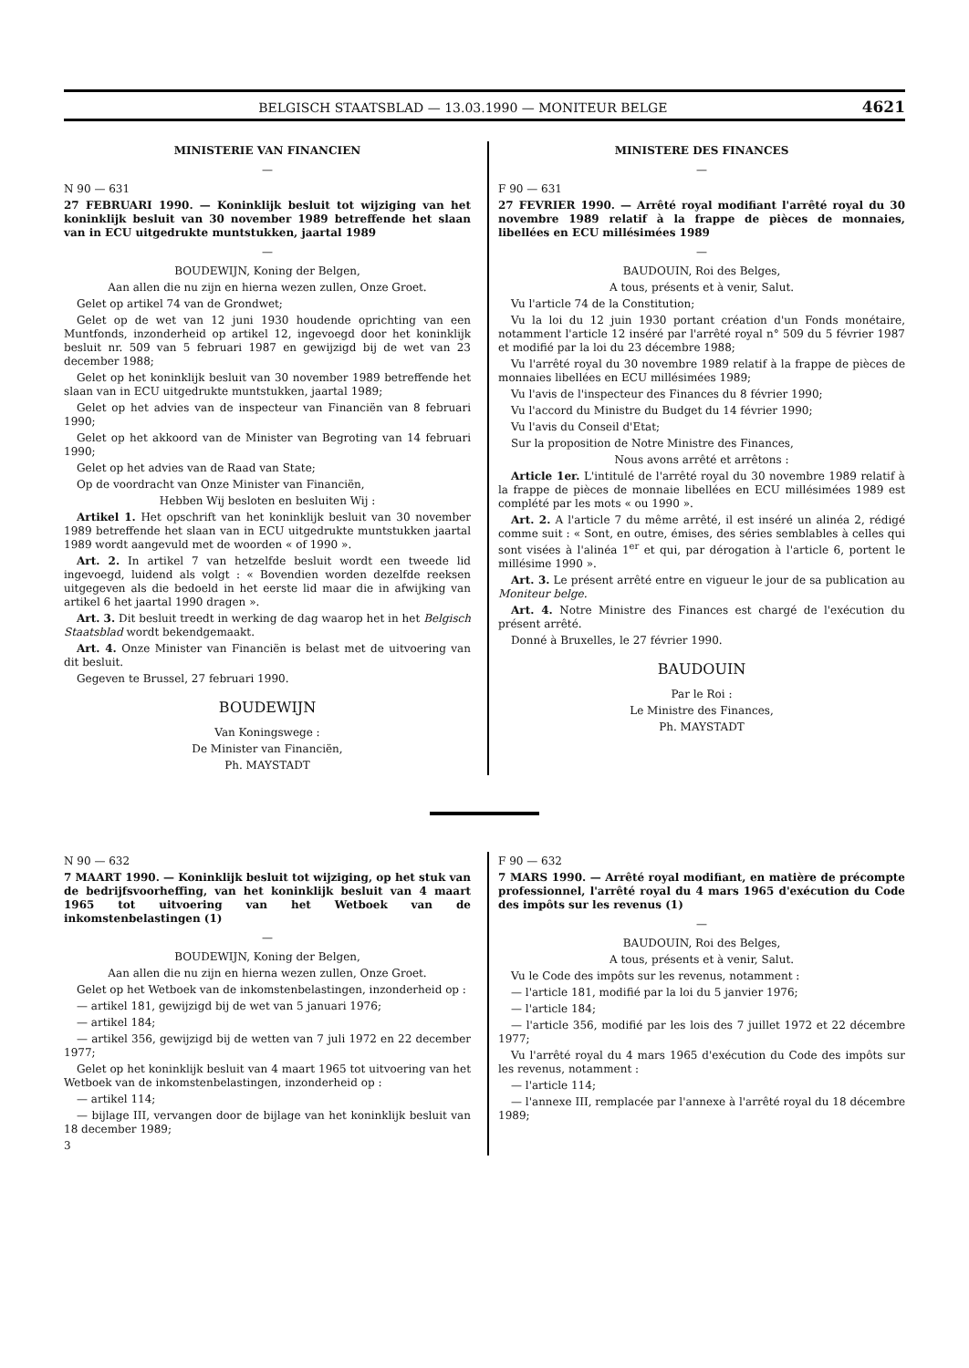BELGISCH STAATSBLAD — 13.03.1990 — MONITEUR BELGE 4621
MINISTERIE VAN FINANCIEN
—
N 90 — 631
27 FEBRUARI 1990. — Koninklijk besluit tot wijziging van het koninklijk besluit van 30 november 1989 betreffende het slaan van in ECU uitgedrukte muntstukken, jaartal 1989
—
BOUDEWIJN, Koning der Belgen,
Aan allen die nu zijn en hierna wezen zullen, Onze Groet.
Gelet op artikel 74 van de Grondwet;
Gelet op de wet van 12 juni 1930 houdende oprichting van een Muntfonds, inzonderheid op artikel 12, ingevoegd door het koninklijk besluit nr. 509 van 5 februari 1987 en gewijzigd bij de wet van 23 december 1988;
Gelet op het koninklijk besluit van 30 november 1989 betreffende het slaan van in ECU uitgedrukte muntstukken, jaartal 1989;
Gelet op het advies van de inspecteur van Financiën van 8 februari 1990;
Gelet op het akkoord van de Minister van Begroting van 14 februari 1990;
Gelet op het advies van de Raad van State;
Op de voordracht van Onze Minister van Financiën,
Hebben Wij besloten en besluiten Wij :
Artikel 1. Het opschrift van het koninklijk besluit van 30 november 1989 betreffende het slaan van in ECU uitgedrukte muntstukken jaartal 1989 wordt aangevuld met de woorden « of 1990 ».
Art. 2. In artikel 7 van hetzelfde besluit wordt een tweede lid ingevoegd, luidend als volgt : « Bovendien worden dezelfde reeksen uitgegeven als die bedoeld in het eerste lid maar die in afwijking van artikel 6 het jaartal 1990 dragen ».
Art. 3. Dit besluit treedt in werking de dag waarop het in het Belgisch Staatsblad wordt bekendgemaakt.
Art. 4. Onze Minister van Financiën is belast met de uitvoering van dit besluit.
Gegeven te Brussel, 27 februari 1990.
BOUDEWIJN
Van Koningswege :
De Minister van Financiën,
Ph. MAYSTADT
MINISTERE DES FINANCES
—
F 90 — 631
27 FEVRIER 1990. — Arrêté royal modifiant l'arrêté royal du 30 novembre 1989 relatif à la frappe de pièces de monnaies, libellées en ECU millésimées 1989
—
BAUDOUIN, Roi des Belges,
A tous, présents et à venir, Salut.
Vu l'article 74 de la Constitution;
Vu la loi du 12 juin 1930 portant création d'un Fonds monétaire, notamment l'article 12 inséré par l'arrêté royal n° 509 du 5 février 1987 et modifié par la loi du 23 décembre 1988;
Vu l'arrêté royal du 30 novembre 1989 relatif à la frappe de pièces de monnaies libellées en ECU millésimées 1989;
Vu l'avis de l'inspecteur des Finances du 8 février 1990;
Vu l'accord du Ministre du Budget du 14 février 1990;
Vu l'avis du Conseil d'Etat;
Sur la proposition de Notre Ministre des Finances,
Nous avons arrêté et arrêtons :
Article 1er. L'intitulé de l'arrêté royal du 30 novembre 1989 relatif à la frappe de pièces de monnaie libellées en ECU millésimées 1989 est complété par les mots « ou 1990 ».
Art. 2. A l'article 7 du même arrêté, il est inséré un alinéa 2, rédigé comme suit : « Sont, en outre, émises, des séries semblables à celles qui sont visées à l'alinéa 1<sup>er</sup> et qui, par dérogation à l'article 6, portent le millésime 1990 ».
Art. 3. Le présent arrêté entre en vigueur le jour de sa publication au Moniteur belge.
Art. 4. Notre Ministre des Finances est chargé de l'exécution du présent arrêté.
Donné à Bruxelles, le 27 février 1990.
BAUDOUIN
Par le Roi :
Le Ministre des Finances,
Ph. MAYSTADT
N 90 — 632
7 MAART 1990. — Koninklijk besluit tot wijziging, op het stuk van de bedrijfsvoorheffing, van het koninklijk besluit van 4 maart 1965 tot uitvoering van het Wetboek van de inkomstenbelastingen (1)
—
BOUDEWIJN, Koning der Belgen,
Aan allen die nu zijn en hierna wezen zullen, Onze Groet.
Gelet op het Wetboek van de inkomstenbelastingen, inzonderheid op :
— artikel 181, gewijzigd bij de wet van 5 januari 1976;
— artikel 184;
— artikel 356, gewijzigd bij de wetten van 7 juli 1972 en 22 december 1977;
Gelet op het koninklijk besluit van 4 maart 1965 tot uitvoering van het Wetboek van de inkomstenbelastingen, inzonderheid op :
— artikel 114;
— bijlage III, vervangen door de bijlage van het koninklijk besluit van 18 december 1989;
3
F 90 — 632
7 MARS 1990. — Arrêté royal modifiant, en matière de précompte professionnel, l'arrêté royal du 4 mars 1965 d'exécution du Code des impôts sur les revenus (1)
—
BAUDOUIN, Roi des Belges,
A tous, présents et à venir, Salut.
Vu le Code des impôts sur les revenus, notamment :
— l'article 181, modifié par la loi du 5 janvier 1976;
— l'article 184;
— l'article 356, modifié par les lois des 7 juillet 1972 et 22 décembre 1977;
Vu l'arrêté royal du 4 mars 1965 d'exécution du Code des impôts sur les revenus, notamment :
— l'article 114;
— l'annexe III, remplacée par l'annexe à l'arrêté royal du 18 décembre 1989;